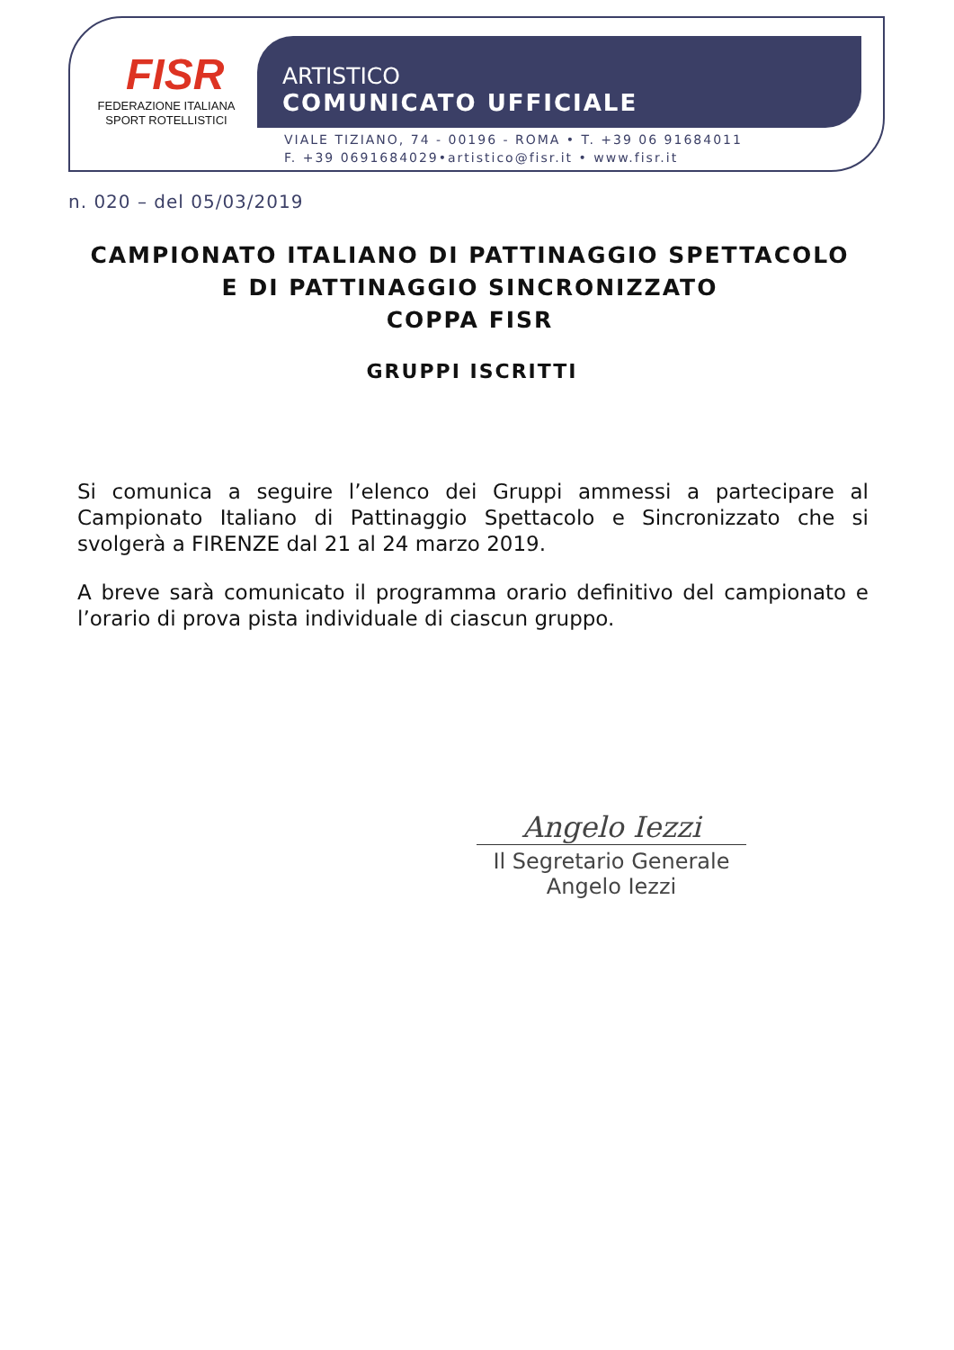FISR
FEDERAZIONE ITALIANA
SPORT ROTELLISTICI
ARTISTICO
COMUNICATO UFFICIALE
VIALE TIZIANO, 74 - 00196 - ROMA • T. +39 06 91684011
F. +39 0691684029•artistico@fisr.it • www.fisr.it
n. 020 – del 05/03/2019
CAMPIONATO ITALIANO DI PATTINAGGIO SPETTACOLO
E DI PATTINAGGIO SINCRONIZZATO
COPPA FISR
GRUPPI ISCRITTI
Si comunica a seguire l’elenco dei Gruppi ammessi a partecipare al Campionato Italiano di Pattinaggio Spettacolo e Sincronizzato che si svolgerà a FIRENZE dal 21 al 24 marzo 2019.
A breve sarà comunicato il programma orario definitivo del campionato e l’orario di prova pista individuale di ciascun gruppo.
Angelo Iezzi
Il Segretario Generale
Angelo Iezzi